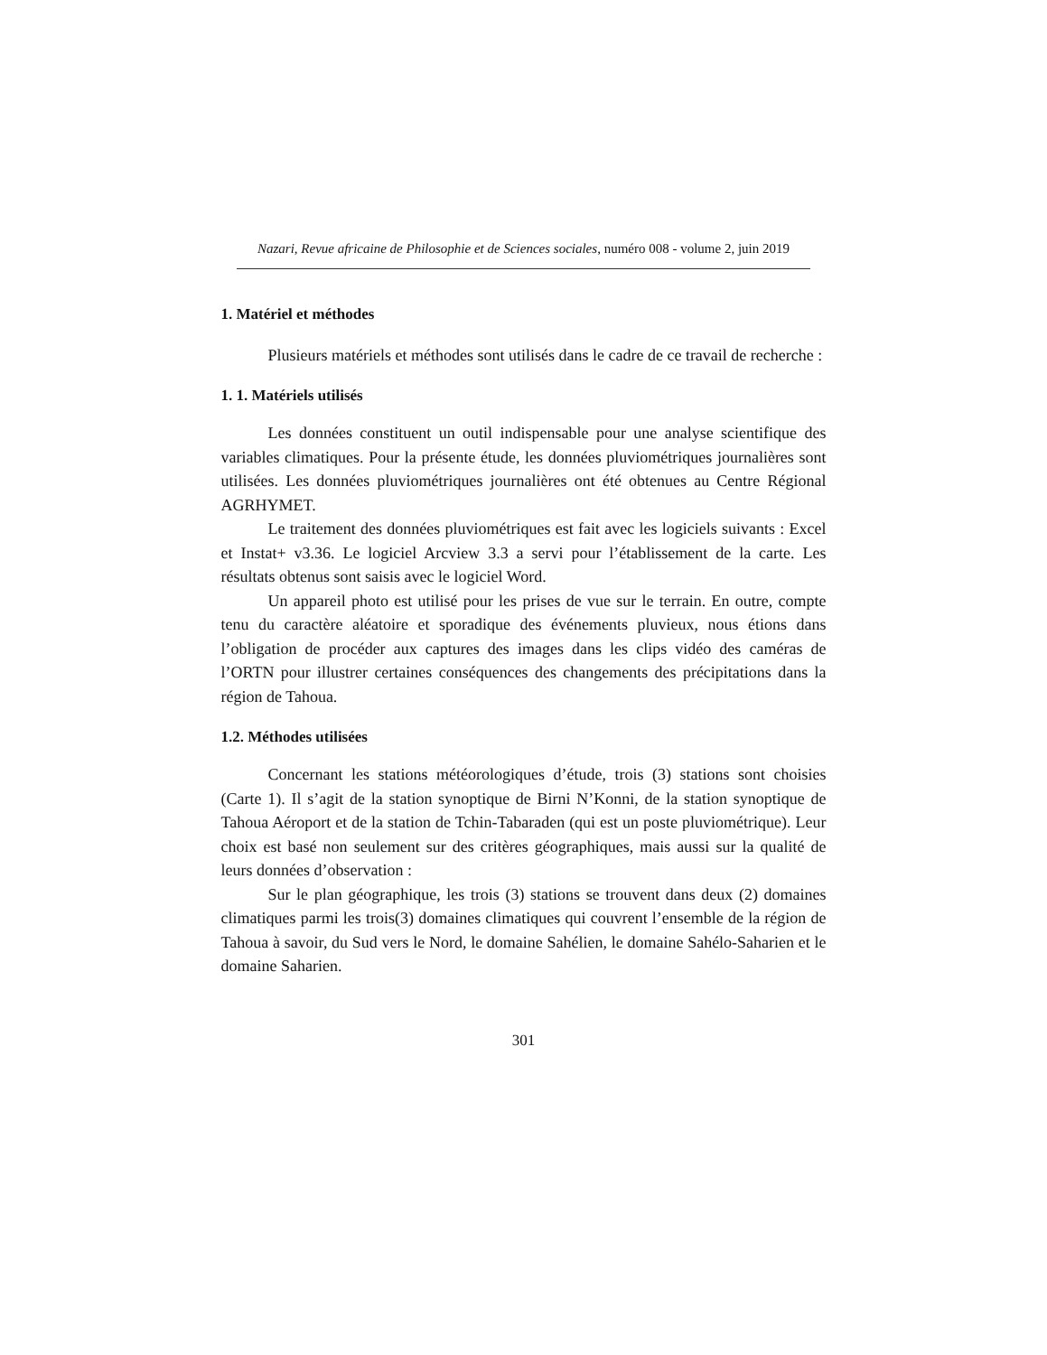Nazari, Revue africaine de Philosophie et de Sciences sociales, numéro 008 - volume 2, juin 2019
1. Matériel et méthodes
Plusieurs matériels et méthodes sont utilisés dans le cadre de ce travail de recherche :
1. 1. Matériels utilisés
Les données constituent un outil indispensable pour une analyse scientifique des variables climatiques. Pour la présente étude, les données pluviométriques journalières sont utilisées. Les données pluviométriques journalières ont été obtenues au Centre Régional AGRHYMET.
Le traitement des données pluviométriques est fait avec les logiciels suivants : Excel et Instat+ v3.36. Le logiciel Arcview 3.3 a servi pour l’établissement de la carte. Les résultats obtenus sont saisis avec le logiciel Word.
Un appareil photo est utilisé pour les prises de vue sur le terrain. En outre, compte tenu du caractère aléatoire et sporadique des événements pluvieux, nous étions dans l’obligation de procéder aux captures des images dans les clips vidéo des caméras de l’ORTN pour illustrer certaines conséquences des changements des précipitations dans la région de Tahoua.
1.2. Méthodes utilisées
Concernant les stations météorologiques d’étude, trois (3) stations sont choisies (Carte 1). Il s’agit de la station synoptique de Birni N’Konni, de la station synoptique de Tahoua Aéroport et de la station de Tchin-Tabaraden (qui est un poste pluviométrique). Leur choix est basé non seulement sur des critères géographiques, mais aussi sur la qualité de leurs données d’observation :
Sur le plan géographique, les trois (3) stations se trouvent dans deux (2) domaines climatiques parmi les trois(3) domaines climatiques qui couvrent l’ensemble de la région de Tahoua à savoir, du Sud vers le Nord, le domaine Sahélien, le domaine Sahélo-Saharien et le domaine Saharien.
301